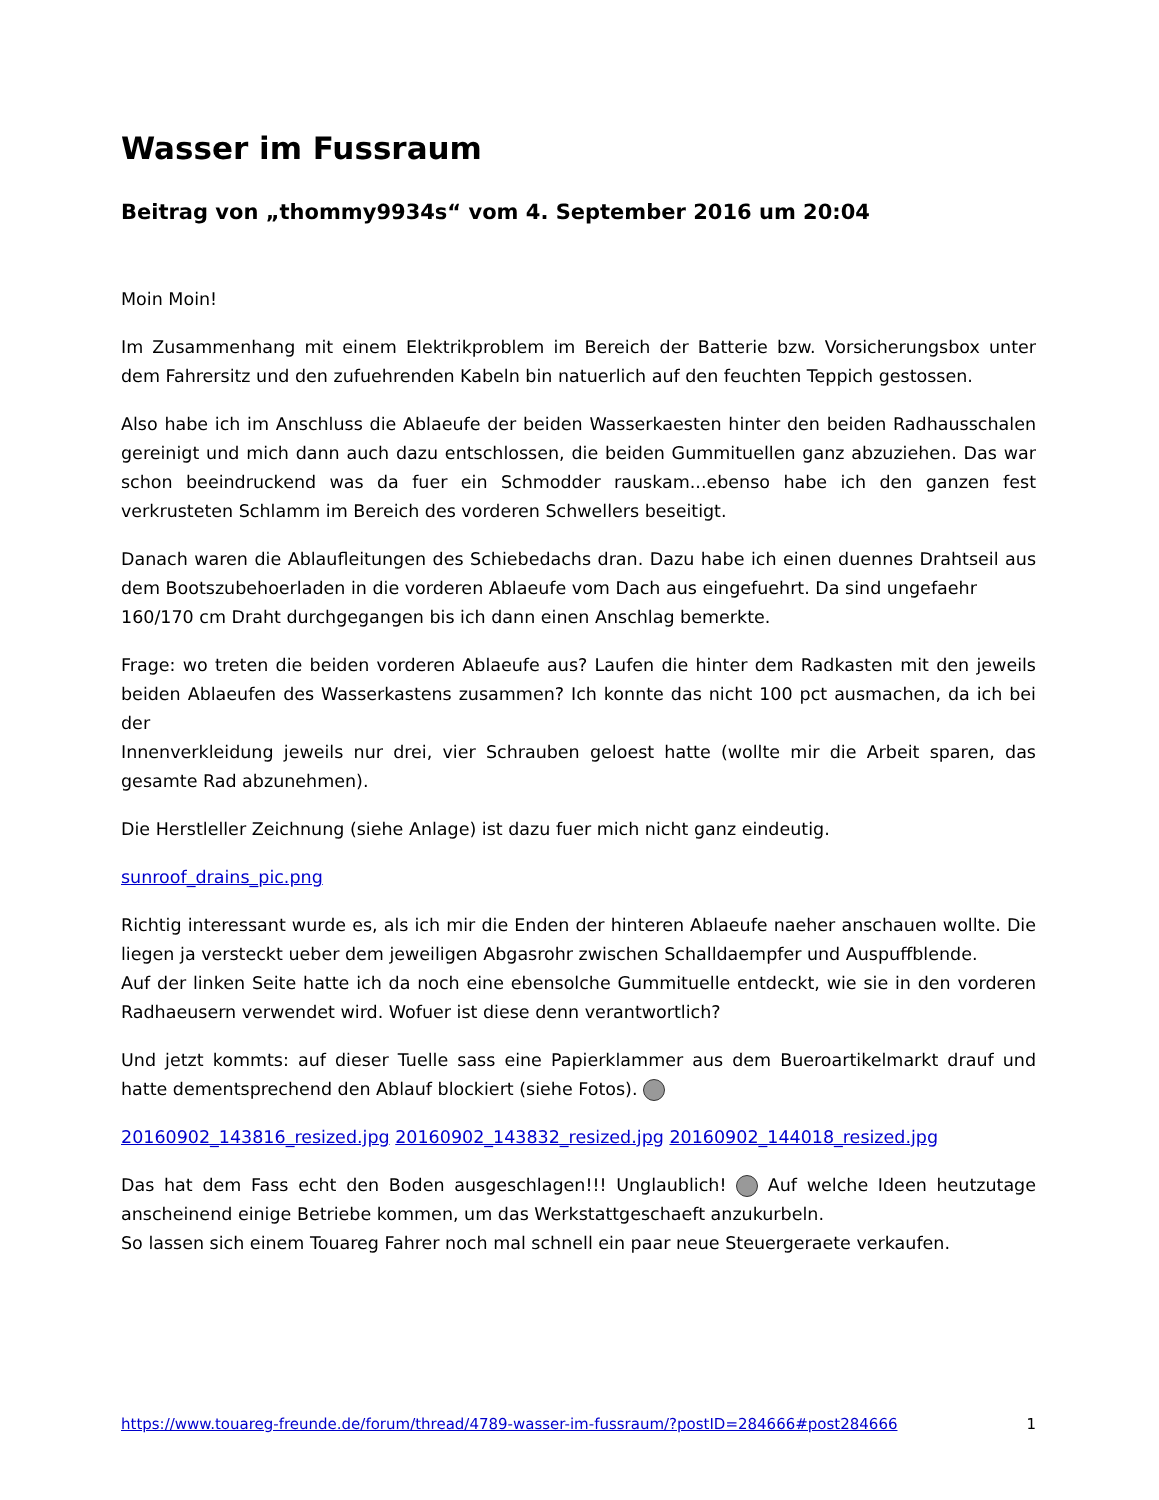Wasser im Fussraum
Beitrag von „thommy9934s“ vom 4. September 2016 um 20:04
Moin Moin!
Im Zusammenhang mit einem Elektrikproblem im Bereich der Batterie bzw. Vorsicherungsbox unter dem Fahrersitz und den zufuehrenden Kabeln bin natuerlich auf den feuchten Teppich gestossen.
Also habe ich im Anschluss die Ablaeufe der beiden Wasserkaesten hinter den beiden Radhausschalen gereinigt und mich dann auch dazu entschlossen, die beiden Gummituellen ganz abzuziehen. Das war schon beeindruckend was da fuer ein Schmodder rauskam...ebenso habe ich den ganzen fest verkrusteten Schlamm im Bereich des vorderen Schwellers beseitigt.
Danach waren die Ablaufleitungen des Schiebedachs dran. Dazu habe ich einen duennes Drahtseil aus dem Bootszubehoerladen in die vorderen Ablaeufe vom Dach aus eingefuehrt. Da sind ungefaehr
160/170 cm Draht durchgegangen bis ich dann einen Anschlag bemerkte.
Frage: wo treten die beiden vorderen Ablaeufe aus? Laufen die hinter dem Radkasten mit den jeweils beiden Ablaeufen des Wasserkastens zusammen? Ich konnte das nicht 100 pct ausmachen, da ich bei der
Innenverkleidung jeweils nur drei, vier Schrauben geloest hatte (wollte mir die Arbeit sparen, das gesamte Rad abzunehmen).
Die Herstleller Zeichnung (siehe Anlage) ist dazu fuer mich nicht ganz eindeutig.
sunroof_drains_pic.png
Richtig interessant wurde es, als ich mir die Enden der hinteren Ablaeufe naeher anschauen wollte. Die liegen ja versteckt ueber dem jeweiligen Abgasrohr zwischen Schalldaempfer und Auspuffblende.
Auf der linken Seite hatte ich da noch eine ebensolche Gummituelle entdeckt, wie sie in den vorderen Radhaeusern verwendet wird. Wofuer ist diese denn verantwortlich?
Und jetzt kommts: auf dieser Tuelle sass eine Papierklammer aus dem Bueroartikelmarkt drauf und hatte dementsprechend den Ablauf blockiert (siehe Fotos).
20160902_143816_resized.jpg 20160902_143832_resized.jpg 20160902_144018_resized.jpg
Das hat dem Fass echt den Boden ausgeschlagen!!! Unglaublich! Auf welche Ideen heutzutage anscheinend einige Betriebe kommen, um das Werkstattgeschaeft anzukurbeln.
So lassen sich einem Touareg Fahrer noch mal schnell ein paar neue Steuergeraete verkaufen.
https://www.touareg-freunde.de/forum/thread/4789-wasser-im-fussraum/?postID=284666#post284666 1